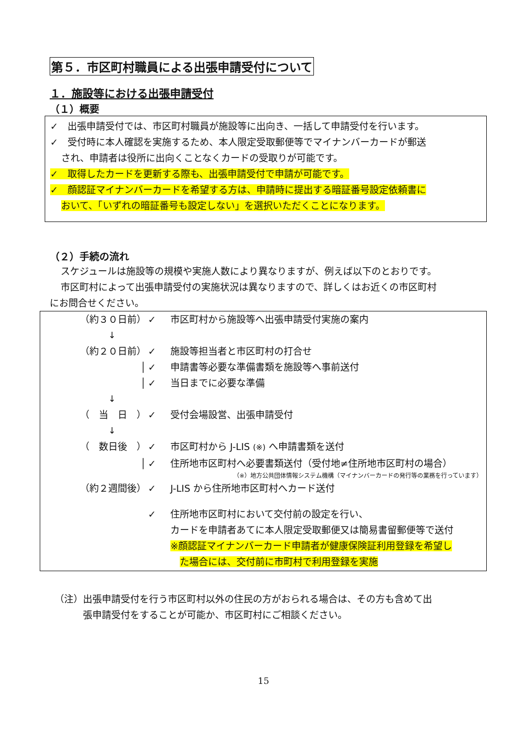第５．市区町村職員による出張申請受付について
１．施設等における出張申請受付
（１）概要
✓　出張申請受付では、市区町村職員が施設等に出向き、一括して申請受付を行います。
✓　受付時に本人確認を実施するため、本人限定受取郵便等でマイナンバーカードが郵送
され、申請者は役所に出向くことなくカードの受取りが可能です。
✓　取得したカードを更新する際も、出張申請受付で申請が可能です。
✓　顔認証マイナンバーカードを希望する方は、申請時に提出する暗証番号設定依頼書に
おいて、「いずれの暗証番号も設定しない」を選択いただくことになります。
（２）手続の流れ
スケジュールは施設等の規模や実施人数により異なりますが、例えば以下のとおりです。
市区町村によって出張申請受付の実施状況は異なりますので、詳しくはお近くの市区町村
にお問合せください。
（約３０日前） ✓ 市区町村から施設等へ出張申請受付実施の案内
↓
（約２０日前） ✓ 施設等担当者と市区町村の打合せ
│ ✓ 申請書等必要な準備書類を施設等へ事前送付
│ ✓ 当日までに必要な準備
↓
（　当　日　） ✓ 受付会場設営、出張申請受付
↓
（　数日後　） ✓ 市区町村から J-LIS (※) へ申請書類を送付
│ ✓ 住所地市区町村へ必要書類送付（受付地≠住所地市区町村の場合）
（※）地方公共団体情報システム機構（マイナンバーカードの発行等の業務を行っています）
（約２週間後） ✓ J-LIS から住所地市区町村へカード送付
✓ 住所地市区町村において交付前の設定を行い、
カードを申請者あてに本人限定受取郵便又は簡易書留郵便等で送付
※顔認証マイナンバーカード申請者が健康保険証利用登録を希望し
　た場合には、交付前に市町村で利用登録を実施
（注）出張申請受付を行う市区町村以外の住民の方がおられる場合は、その方も含めて出
張申請受付をすることが可能か、市区町村にご相談ください。
15